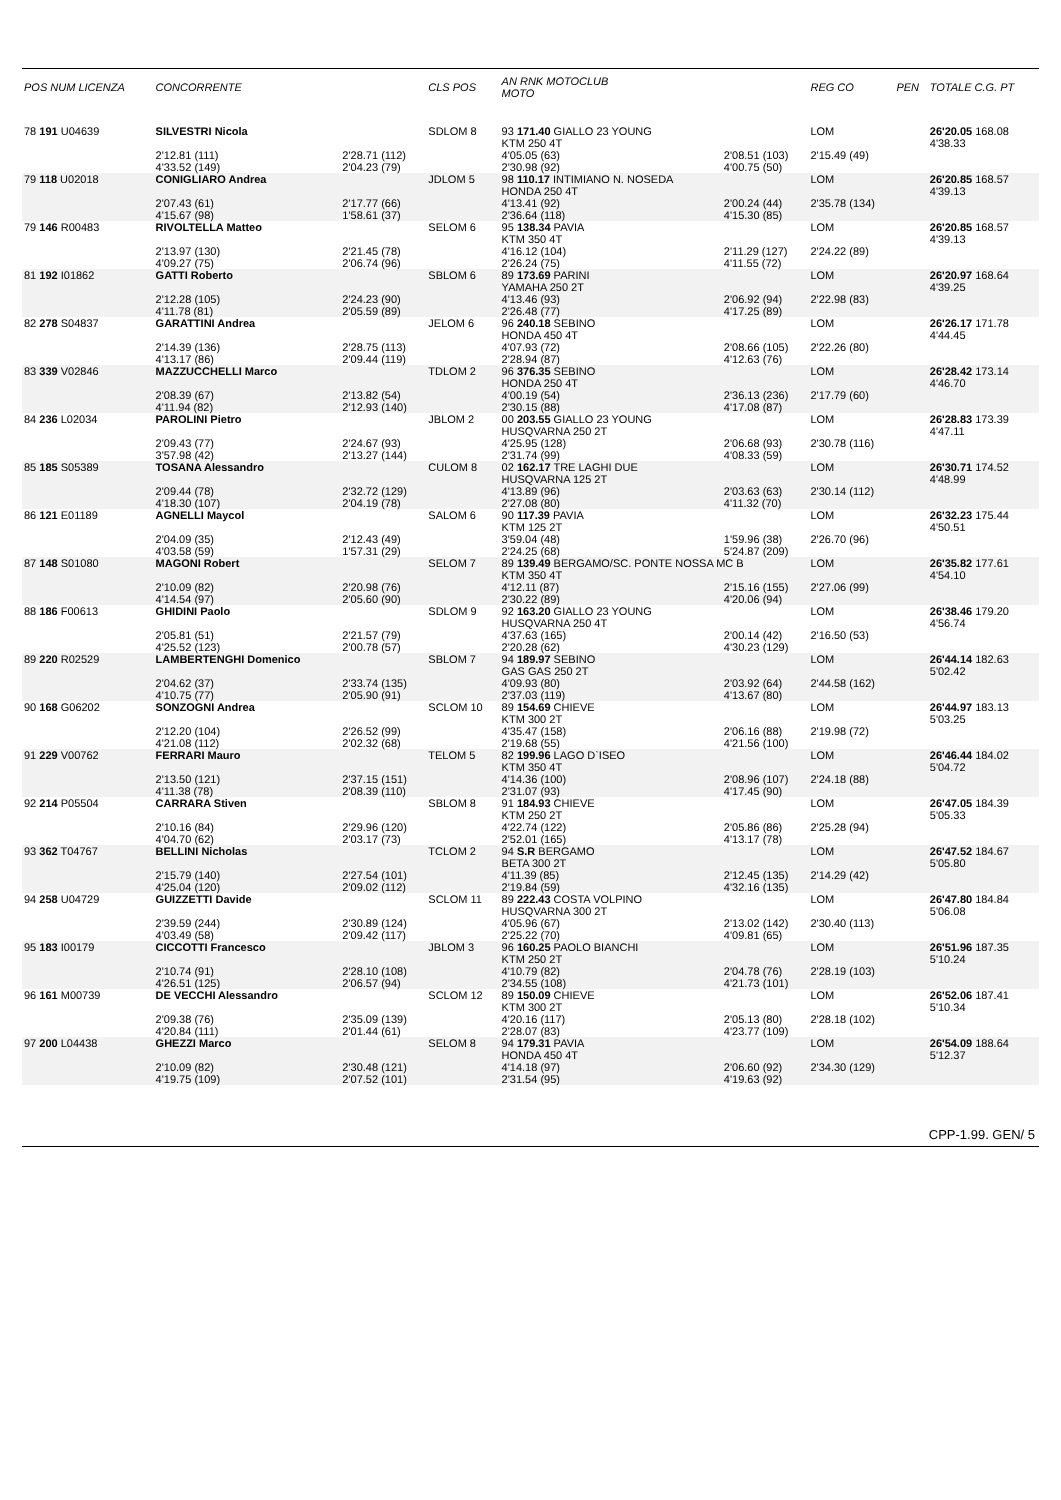| POS NUM LICENZA | CONCORRENTE | | CLS POS | AN RNK MOTOCLUB MOTO | | REG CO | PEN | TOTALE C.G. PT |
| --- | --- | --- | --- | --- | --- | --- | --- | --- |
| 78 191 U04639 | SILVESTRI Nicola | | SDLOM 8 | 93 171.40 GIALLO 23 YOUNG KTM 250 4T | | LOM | | 26'20.05 168.08 4'38.33 |
| | 2'12.81 (111) 4'33.52 (149) | 2'28.71 (112) 2'04.23 (79) | | 4'05.05 (63) 2'30.98 (92) | 2'08.51 (103) 4'00.75 (50) | 2'15.49 (49) | | |
| 79 118 U02018 | CONIGLIARO Andrea | | JDLOM 5 | 98 110.17 INTIMIANO N. NOSEDA HONDA 250 4T | | LOM | | 26'20.85 168.57 4'39.13 |
| | 2'07.43 (61) 4'15.67 (98) | 2'17.77 (66) 1'58.61 (37) | | 4'13.41 (92) 2'36.64 (118) | 2'00.24 (44) 4'15.30 (85) | 2'35.78 (134) | | |
| 79 146 R00483 | RIVOLTELLA Matteo | | SELOM 6 | 95 138.34 PAVIA KTM 350 4T | | LOM | | 26'20.85 168.57 4'39.13 |
| | 2'13.97 (130) 4'09.27 (75) | 2'21.45 (78) 2'06.74 (96) | | 4'16.12 (104) 2'26.24 (75) | 2'11.29 (127) 4'11.55 (72) | 2'24.22 (89) | | |
| 81 192 I01862 | GATTI Roberto | | SBLOM 6 | 89 173.69 PARINI YAMAHA 250 2T | | LOM | | 26'20.97 168.64 4'39.25 |
| | 2'12.28 (105) 4'11.78 (81) | 2'24.23 (90) 2'05.59 (89) | | 4'13.46 (93) 2'26.48 (77) | 2'06.92 (94) 4'17.25 (89) | 2'22.98 (83) | | |
| 82 278 S04837 | GARATTINI Andrea | | JELOM 6 | 96 240.18 SEBINO HONDA 450 4T | | LOM | | 26'26.17 171.78 4'44.45 |
| | 2'14.39 (136) 4'13.17 (86) | 2'28.75 (113) 2'09.44 (119) | | 4'07.93 (72) 2'28.94 (87) | 2'08.66 (105) 4'12.63 (76) | 2'22.26 (80) | | |
| 83 339 V02846 | MAZZUCCHELLI Marco | | TDLOM 2 | 96 376.35 SEBINO HONDA 250 4T | | LOM | | 26'28.42 173.14 4'46.70 |
| | 2'08.39 (67) 4'11.94 (82) | 2'13.82 (54) 2'12.93 (140) | | 4'00.19 (54) 2'30.15 (88) | 2'36.13 (236) 4'17.08 (87) | 2'17.79 (60) | | |
| 84 236 L02034 | PAROLINI Pietro | | JBLOM 2 | 00 203.55 GIALLO 23 YOUNG HUSQVARNA 250 2T | | LOM | | 26'28.83 173.39 4'47.11 |
| | 2'09.43 (77) 3'57.98 (42) | 2'24.67 (93) 2'13.27 (144) | | 4'25.95 (128) 2'31.74 (99) | 2'06.68 (93) 4'08.33 (59) | 2'30.78 (116) | | |
| 85 185 S05389 | TOSANA Alessandro | | CULOM 8 | 02 162.17 TRE LAGHI DUE HUSQVARNA 125 2T | | LOM | | 26'30.71 174.52 4'48.99 |
| | 2'09.44 (78) 4'18.30 (107) | 2'32.72 (129) 2'04.19 (78) | | 4'13.89 (96) 2'27.08 (80) | 2'03.63 (63) 4'11.32 (70) | 2'30.14 (112) | | |
| 86 121 E01189 | AGNELLI Maycol | | SALOM 6 | 90 117.39 PAVIA KTM 125 2T | | LOM | | 26'32.23 175.44 4'50.51 |
| | 2'04.09 (35) 4'03.58 (59) | 2'12.43 (49) 1'57.31 (29) | | 3'59.04 (48) 2'24.25 (68) | 1'59.96 (38) 5'24.87 (209) | 2'26.70 (96) | | |
| 87 148 S01080 | MAGONI Robert | | SELOM 7 | 89 139.49 BERGAMO/SC. PONTE NOSSA MC B KTM 350 4T | | LOM | | 26'35.82 177.61 4'54.10 |
| | 2'10.09 (82) 4'14.54 (97) | 2'20.98 (76) 2'05.60 (90) | | 4'12.11 (87) 2'30.22 (89) | 2'15.16 (155) 4'20.06 (94) | 2'27.06 (99) | | |
| 88 186 F00613 | GHIDINI Paolo | | SDLOM 9 | 92 163.20 GIALLO 23 YOUNG HUSQVARNA 250 4T | | LOM | | 26'38.46 179.20 4'56.74 |
| | 2'05.81 (51) 4'25.52 (123) | 2'21.57 (79) 2'00.78 (57) | | 4'37.63 (165) 2'20.28 (62) | 2'00.14 (42) 4'30.23 (129) | 2'16.50 (53) | | |
| 89 220 R02529 | LAMBERTENGHI Domenico | | SBLOM 7 | 94 189.97 SEBINO GAS GAS 250 2T | | LOM | | 26'44.14 182.63 5'02.42 |
| | 2'04.62 (37) 4'10.75 (77) | 2'33.74 (135) 2'05.90 (91) | | 4'09.93 (80) 2'37.03 (119) | 2'03.92 (64) 4'13.67 (80) | 2'44.58 (162) | | |
| 90 168 G06202 | SONZOGNI Andrea | | SCLOM 10 | 89 154.69 CHIEVE KTM 300 2T | | LOM | | 26'44.97 183.13 5'03.25 |
| | 2'12.20 (104) 4'21.08 (112) | 2'26.52 (99) 2'02.32 (68) | | 4'35.47 (158) 2'19.68 (55) | 2'06.16 (88) 4'21.56 (100) | 2'19.98 (72) | | |
| 91 229 V00762 | FERRARI Mauro | | TELOM 5 | 82 199.96 LAGO D`ISEO KTM 350 4T | | LOM | | 26'46.44 184.02 5'04.72 |
| | 2'13.50 (121) 4'11.38 (78) | 2'37.15 (151) 2'08.39 (110) | | 4'14.36 (100) 2'31.07 (93) | 2'08.96 (107) 4'17.45 (90) | 2'24.18 (88) | | |
| 92 214 P05504 | CARRARA Stiven | | SBLOM 8 | 91 184.93 CHIEVE KTM 250 2T | | LOM | | 26'47.05 184.39 5'05.33 |
| | 2'10.16 (84) 4'04.70 (62) | 2'29.96 (120) 2'03.17 (73) | | 4'22.74 (122) 2'52.01 (165) | 2'05.86 (86) 4'13.17 (78) | 2'25.28 (94) | | |
| 93 362 T04767 | BELLINI Nicholas | | TCLOM 2 | 94 S.R BERGAMO BETA 300 2T | | LOM | | 26'47.52 184.67 5'05.80 |
| | 2'15.79 (140) 4'25.04 (120) | 2'27.54 (101) 2'09.02 (112) | | 4'11.39 (85) 2'19.84 (59) | 2'12.45 (135) 4'32.16 (135) | 2'14.29 (42) | | |
| 94 258 U04729 | GUIZZETTI Davide | | SCLOM 11 | 89 222.43 COSTA VOLPINO HUSQVARNA 300 2T | | LOM | | 26'47.80 184.84 5'06.08 |
| | 2'39.59 (244) 4'03.49 (58) | 2'30.89 (124) 2'09.42 (117) | | 4'05.96 (67) 2'25.22 (70) | 2'13.02 (142) 4'09.81 (65) | 2'30.40 (113) | | |
| 95 183 I00179 | CICCOTTI Francesco | | JBLOM 3 | 96 160.25 PAOLO BIANCHI KTM 250 2T | | LOM | | 26'51.96 187.35 5'10.24 |
| | 2'10.74 (91) 4'26.51 (125) | 2'28.10 (108) 2'06.57 (94) | | 4'10.79 (82) 2'34.55 (108) | 2'04.78 (76) 4'21.73 (101) | 2'28.19 (103) | | |
| 96 161 M00739 | DE VECCHI Alessandro | | SCLOM 12 | 89 150.09 CHIEVE KTM 300 2T | | LOM | | 26'52.06 187.41 5'10.34 |
| | 2'09.38 (76) 4'20.84 (111) | 2'35.09 (139) 2'01.44 (61) | | 4'20.16 (117) 2'28.07 (83) | 2'05.13 (80) 4'23.77 (109) | 2'28.18 (102) | | |
| 97 200 L04438 | GHEZZI Marco | | SELOM 8 | 94 179.31 PAVIA HONDA 450 4T | | LOM | | 26'54.09 188.64 5'12.37 |
| | 2'10.09 (82) 4'19.75 (109) | 2'30.48 (121) 2'07.52 (101) | | 4'14.18 (97) 2'31.54 (95) | 2'06.60 (92) 4'19.63 (92) | 2'34.30 (129) | | |
CPP-1.99. GEN/ 5